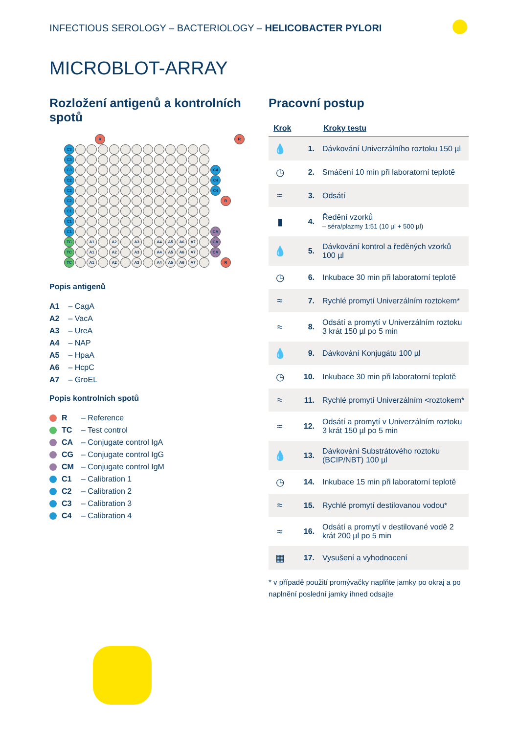INFECTIOUS SEROLOGY – BACTERIOLOGY – HELICOBACTER PYLORI
MICROBLOT-ARRAY
Rozložení antigenů a kontrolních spotů
R R
C3
C3
C3 C4
C2 C4
C2 C4
C2 R
C1
C1
C1 CA
TC A1 A2 A3 A4 A5 A6 A7 CA
TC A1 A2 A3 A4 A5 A6 A7 CA
TC A1 A2 A3 A4 A5 A6 A7 R
Popis antigenů
A1 – CagA
A2 – VacA
A3 – UreA
A4 – NAP
A5 – HpaA
A6 – HcpC
A7 – GroEL
Popis kontrolních spotů
R – Reference
TC – Test control
CA – Conjugate control IgA
CG – Conjugate control IgG
CM – Conjugate control IgM
C1 – Calibration 1
C2 – Calibration 2
C3 – Calibration 3
C4 – Calibration 4
Pracovní postup
| Krok | | Kroky testu |
| --- | --- | --- |
| 💧 | 1. | Dávkování Univerzálního roztoku 150 µl |
| ◷ | 2. | Smáčení 10 min při laboratorní teplotě |
| ≈ | 3. | Odsátí |
| ▮ | 4. | Ředění vzorků – séra/plazmy 1:51 (10 µl + 500 µl) |
| 💧 | 5. | Dávkování kontrol a ředěných vzorků 100 µl |
| ◷ | 6. | Inkubace 30 min při laboratorní teplotě |
| ≈ | 7. | Rychlé promytí Univerzálním roztokem* |
| ≈ | 8. | Odsátí a promytí v Univerzálním roztoku 3 krát 150 µl po 5 min |
| 💧 | 9. | Dávkování Konjugátu 100 µl |
| ◷ | 10. | Inkubace 30 min při laboratorní teplotě |
| ≈ | 11. | Rychlé promytí Univerzálním <roztokem* |
| ≈ | 12. | Odsátí a promytí v Univerzálním roztoku 3 krát 150 µl po 5 min |
| 💧 | 13. | Dávkování Substrátového roztoku (BCIP/NBT) 100 µl |
| ◷ | 14. | Inkubace 15 min při laboratorní teplotě |
| ≈ | 15. | Rychlé promytí destilovanou vodou* |
| ≈ | 16. | Odsátí a promytí v destilované vodě 2 krát 200 µl po 5 min |
| ▦ | 17. | Vysušení a vyhodnocení |
* v případě použití promývačky naplňte jamky po okraj a po naplnění poslední jamky ihned odsajte